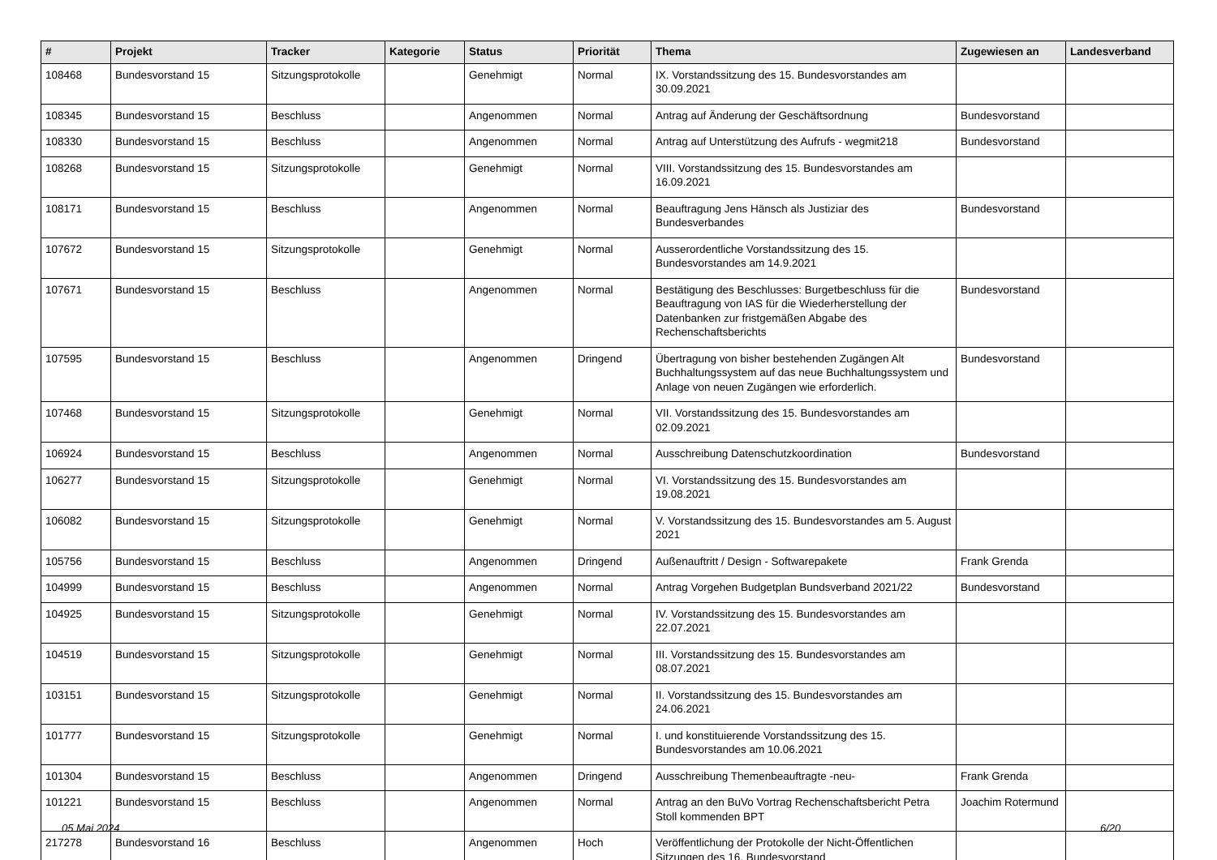| # | Projekt | Tracker | Kategorie | Status | Priorität | Thema | Zugewiesen an | Landesverband |
| --- | --- | --- | --- | --- | --- | --- | --- | --- |
| 108468 | Bundesvorstand 15 | Sitzungsprotokolle | | Genehmigt | Normal | IX. Vorstandssitzung des 15. Bundesvorstandes am 30.09.2021 | | |
| 108345 | Bundesvorstand 15 | Beschluss | | Angenommen | Normal | Antrag auf Änderung der Geschäftsordnung | Bundesvorstand | |
| 108330 | Bundesvorstand 15 | Beschluss | | Angenommen | Normal | Antrag auf Unterstützung des Aufrufs - wegmit218 | Bundesvorstand | |
| 108268 | Bundesvorstand 15 | Sitzungsprotokolle | | Genehmigt | Normal | VIII. Vorstandssitzung des 15. Bundesvorstandes am 16.09.2021 | | |
| 108171 | Bundesvorstand 15 | Beschluss | | Angenommen | Normal | Beauftragung Jens Hänsch als Justiziar des Bundesverbandes | Bundesvorstand | |
| 107672 | Bundesvorstand 15 | Sitzungsprotokolle | | Genehmigt | Normal | Ausserordentliche Vorstandssitzung des 15. Bundesvorstandes am 14.9.2021 | | |
| 107671 | Bundesvorstand 15 | Beschluss | | Angenommen | Normal | Bestätigung des Beschlusses: Burgetbeschluss für die Beauftragung von IAS für die Wiederherstellung der Datenbanken zur fristgemäßen Abgabe des Rechenschaftsberichts | Bundesvorstand | |
| 107595 | Bundesvorstand 15 | Beschluss | | Angenommen | Dringend | Übertragung von bisher bestehenden Zugängen Alt Buchhaltungssystem auf das neue Buchhaltungssystem und Anlage von neuen Zugängen wie erforderlich. | Bundesvorstand | |
| 107468 | Bundesvorstand 15 | Sitzungsprotokolle | | Genehmigt | Normal | VII. Vorstandssitzung des 15. Bundesvorstandes am 02.09.2021 | | |
| 106924 | Bundesvorstand 15 | Beschluss | | Angenommen | Normal | Ausschreibung Datenschutzkoordination | Bundesvorstand | |
| 106277 | Bundesvorstand 15 | Sitzungsprotokolle | | Genehmigt | Normal | VI. Vorstandssitzung des 15. Bundesvorstandes am 19.08.2021 | | |
| 106082 | Bundesvorstand 15 | Sitzungsprotokolle | | Genehmigt | Normal | V. Vorstandssitzung des 15. Bundesvorstandes am 5. August 2021 | | |
| 105756 | Bundesvorstand 15 | Beschluss | | Angenommen | Dringend | Außenauftritt / Design - Softwarepakete | Frank Grenda | |
| 104999 | Bundesvorstand 15 | Beschluss | | Angenommen | Normal | Antrag Vorgehen Budgetplan Bundsverband 2021/22 | Bundesvorstand | |
| 104925 | Bundesvorstand 15 | Sitzungsprotokolle | | Genehmigt | Normal | IV. Vorstandssitzung des 15. Bundesvorstandes am 22.07.2021 | | |
| 104519 | Bundesvorstand 15 | Sitzungsprotokolle | | Genehmigt | Normal | III. Vorstandssitzung des 15. Bundesvorstandes am 08.07.2021 | | |
| 103151 | Bundesvorstand 15 | Sitzungsprotokolle | | Genehmigt | Normal | II. Vorstandssitzung des 15. Bundesvorstandes am 24.06.2021 | | |
| 101777 | Bundesvorstand 15 | Sitzungsprotokolle | | Genehmigt | Normal | I. und konstituierende Vorstandssitzung des 15. Bundesvorstandes am 10.06.2021 | | |
| 101304 | Bundesvorstand 15 | Beschluss | | Angenommen | Dringend | Ausschreibung Themenbeauftragte -neu- | Frank Grenda | |
| 101221 | Bundesvorstand 15 | Beschluss | | Angenommen | Normal | Antrag an den BuVo Vortrag Rechenschaftsbericht Petra Stoll kommenden BPT | Joachim Rotermund | |
| 217278 | Bundesvorstand 16 | Beschluss | | Angenommen | Hoch | Veröffentlichung der Protokolle der Nicht-Öffentlichen Sitzungen des 16. Bundesvorstand | | |
05 Mai 2024 6/20